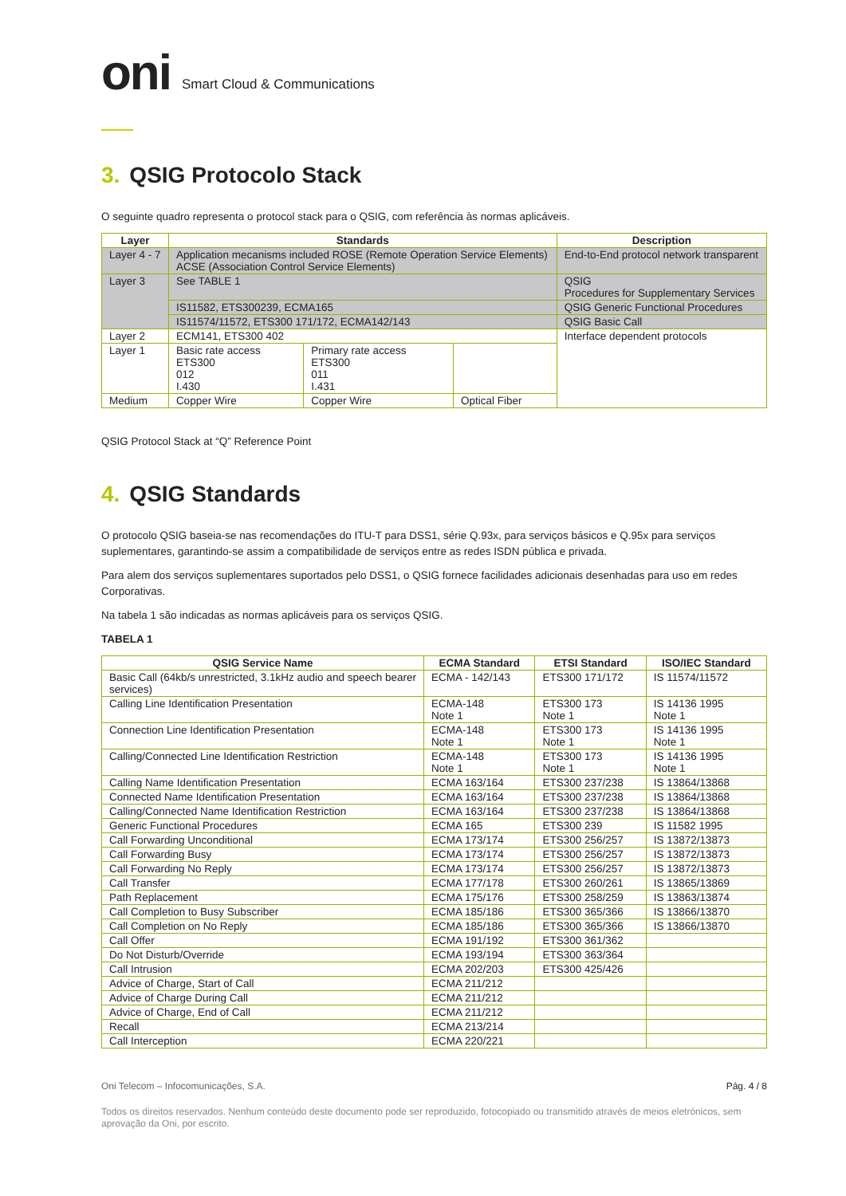oni Smart Cloud & Communications
3. QSIG Protocolo Stack
O seguinte quadro representa o protocol stack para o QSIG, com referência às normas aplicáveis.
| Layer | Standards | | | Description |
| --- | --- | --- | --- | --- |
| Layer 4 - 7 | Application mecanisms included ROSE (Remote Operation Service Elements) ACSE (Association Control Service Elements) | | | End-to-End protocol network transparent |
| Layer 3 | See TABLE 1 | | | QSIG Procedures for Supplementary Services |
| | IS11582, ETS300239, ECMA165 | | | QSIG Generic Functional Procedures |
| | IS11574/11572, ETS300 171/172, ECMA142/143 | | | QSIG Basic Call |
| Layer 2 | ECM141, ETS300 402 | | | Interface dependent protocols |
| Layer 1 | Basic rate access ETS300 012 I.430 | Primary rate access ETS300 011 I.431 | | |
| Medium | Copper Wire | Copper Wire | Optical Fiber | |
QSIG Protocol Stack at “Q” Reference Point
4. QSIG Standards
O protocolo QSIG baseia-se nas recomendações do ITU-T para DSS1, série Q.93x, para serviços básicos e Q.95x para serviços suplementares, garantindo-se assim a compatibilidade de serviços entre as redes ISDN pública e privada.
Para alem dos serviços suplementares suportados pelo DSS1, o QSIG fornece facilidades adicionais desenhadas para uso em redes Corporativas.
Na tabela 1 são indicadas as normas aplicáveis para os serviços QSIG.
TABELA 1
| QSIG Service Name | ECMA Standard | ETSI Standard | ISO/IEC Standard |
| --- | --- | --- | --- |
| Basic Call (64kb/s unrestricted, 3.1kHz audio and speech bearer services) | ECMA - 142/143 | ETS300 171/172 | IS 11574/11572 |
| Calling Line Identification Presentation | ECMA-148 Note 1 | ETS300 173 Note 1 | IS 14136 1995 Note 1 |
| Connection Line Identification Presentation | ECMA-148 Note 1 | ETS300 173 Note 1 | IS 14136 1995 Note 1 |
| Calling/Connected Line Identification Restriction | ECMA-148 Note 1 | ETS300 173 Note 1 | IS 14136 1995 Note 1 |
| Calling Name Identification Presentation | ECMA 163/164 | ETS300 237/238 | IS 13864/13868 |
| Connected Name Identification Presentation | ECMA 163/164 | ETS300 237/238 | IS 13864/13868 |
| Calling/Connected Name Identification Restriction | ECMA 163/164 | ETS300 237/238 | IS 13864/13868 |
| Generic Functional Procedures | ECMA 165 | ETS300 239 | IS 11582 1995 |
| Call Forwarding Unconditional | ECMA 173/174 | ETS300 256/257 | IS 13872/13873 |
| Call Forwarding Busy | ECMA 173/174 | ETS300 256/257 | IS 13872/13873 |
| Call Forwarding No Reply | ECMA 173/174 | ETS300 256/257 | IS 13872/13873 |
| Call Transfer | ECMA 177/178 | ETS300 260/261 | IS 13865/13869 |
| Path Replacement | ECMA 175/176 | ETS300 258/259 | IS 13863/13874 |
| Call Completion to Busy Subscriber | ECMA 185/186 | ETS300 365/366 | IS 13866/13870 |
| Call Completion on No Reply | ECMA 185/186 | ETS300 365/366 | IS 13866/13870 |
| Call Offer | ECMA 191/192 | ETS300 361/362 | |
| Do Not Disturb/Override | ECMA 193/194 | ETS300 363/364 | |
| Call Intrusion | ECMA 202/203 | ETS300 425/426 | |
| Advice of Charge, Start of Call | ECMA 211/212 | | |
| Advice of Charge During Call | ECMA 211/212 | | |
| Advice of Charge, End of Call | ECMA 211/212 | | |
| Recall | ECMA 213/214 | | |
| Call Interception | ECMA 220/221 | | |
Oni Telecom – Infocomunicações, S.A. Pág. 4 / 8
Todos os direitos reservados. Nenhum conteúdo deste documento pode ser reproduzido, fotocopiado ou transmitido através de meios eletrónicos, sem aprovação da Oni, por escrito.